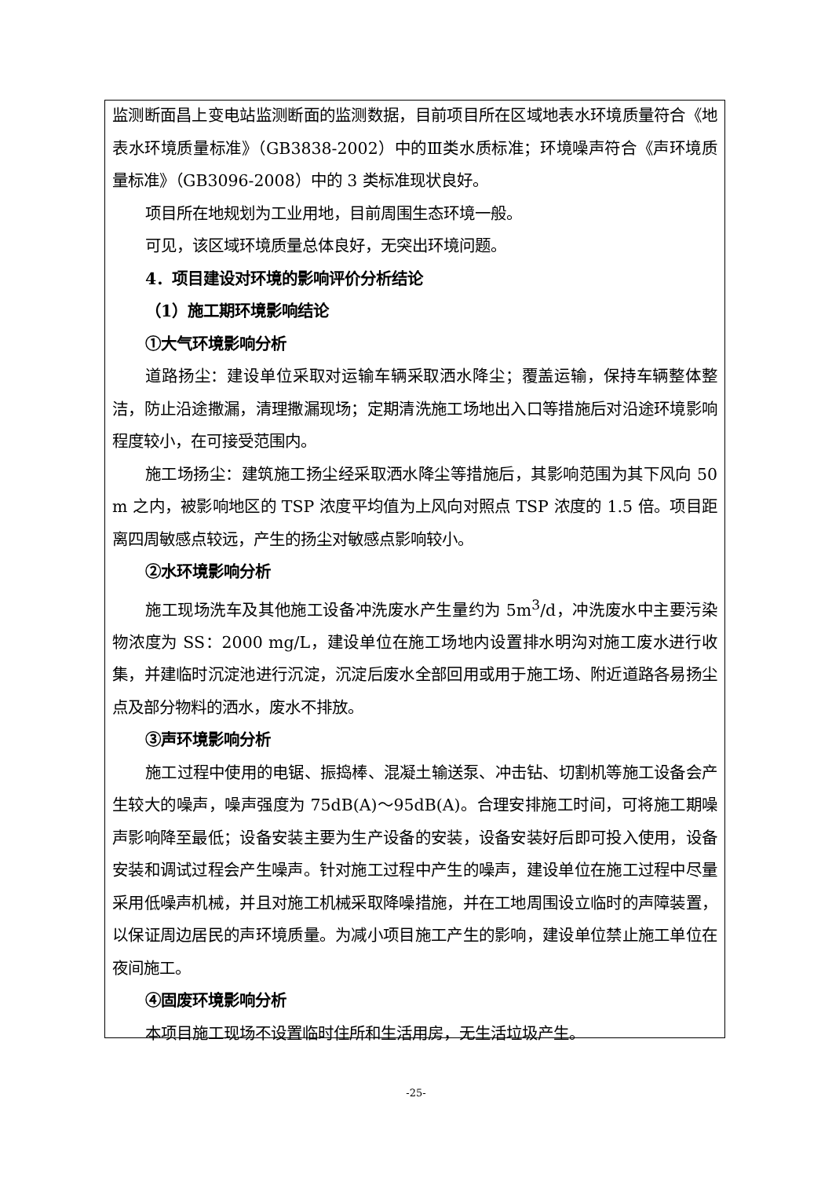监测断面昌上变电站监测断面的监测数据，目前项目所在区域地表水环境质量符合《地表水环境质量标准》（GB3838-2002）中的Ⅲ类水质标准；环境噪声符合《声环境质量标准》（GB3096-2008）中的 3 类标准现状良好。
项目所在地规划为工业用地，目前周围生态环境一般。
可见，该区域环境质量总体良好，无突出环境问题。
4．项目建设对环境的影响评价分析结论
（1）施工期环境影响结论
①大气环境影响分析
道路扬尘：建设单位采取对运输车辆采取洒水降尘；覆盖运输，保持车辆整体整洁，防止沿途撒漏，清理撒漏现场；定期清洗施工场地出入口等措施后对沿途环境影响程度较小，在可接受范围内。
施工场扬尘：建筑施工扬尘经采取洒水降尘等措施后，其影响范围为其下风向 50 m 之内，被影响地区的 TSP 浓度平均值为上风向对照点 TSP 浓度的 1.5 倍。项目距离四周敏感点较远，产生的扬尘对敏感点影响较小。
②水环境影响分析
施工现场洗车及其他施工设备冲洗废水产生量约为 5m<sup>3</sup>/d，冲洗废水中主要污染物浓度为 SS：2000 mg/L，建设单位在施工场地内设置排水明沟对施工废水进行收集，并建临时沉淀池进行沉淀，沉淀后废水全部回用或用于施工场、附近道路各易扬尘点及部分物料的洒水，废水不排放。
③声环境影响分析
施工过程中使用的电锯、振捣棒、混凝土输送泵、冲击钻、切割机等施工设备会产生较大的噪声，噪声强度为 75dB(A)～95dB(A)。合理安排施工时间，可将施工期噪声影响降至最低；设备安装主要为生产设备的安装，设备安装好后即可投入使用，设备安装和调试过程会产生噪声。针对施工过程中产生的噪声，建设单位在施工过程中尽量采用低噪声机械，并且对施工机械采取降噪措施，并在工地周围设立临时的声障装置，以保证周边居民的声环境质量。为减小项目施工产生的影响，建设单位禁止施工单位在夜间施工。
④固废环境影响分析
本项目施工现场不设置临时住所和生活用房，无生活垃圾产生。
-25-